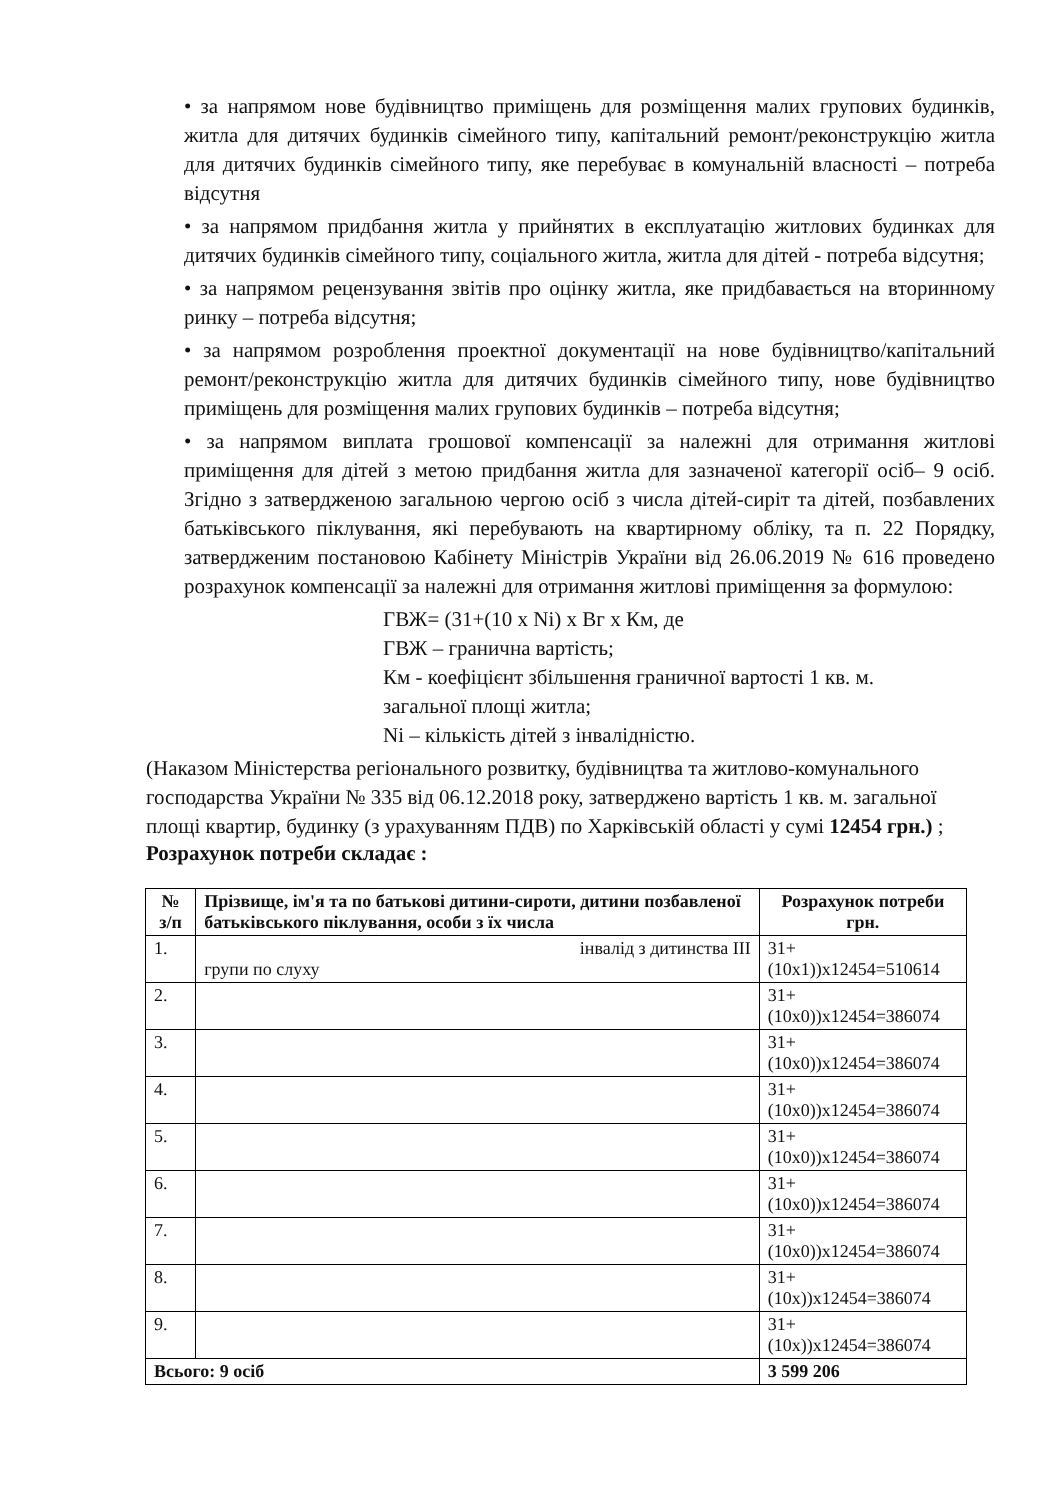• за напрямом нове будівництво приміщень для розміщення малих групових будинків, житла для дитячих будинків сімейного типу, капітальний ремонт/реконструкцію житла для дитячих будинків сімейного типу, яке перебуває в комунальній власності – потреба відсутня
• за напрямом придбання житла у прийнятих в експлуатацію житлових будинках для дитячих будинків сімейного типу, соціального житла, житла для дітей - потреба відсутня;
• за напрямом рецензування звітів про оцінку житла, яке придбавається на вторинному ринку – потреба відсутня;
• за напрямом розроблення проектної документації на нове будівництво/капітальний ремонт/реконструкцію житла для дитячих будинків сімейного типу, нове будівництво приміщень для розміщення малих групових будинків – потреба відсутня;
• за напрямом виплата грошової компенсації за належні для отримання житлові приміщення для дітей з метою придбання житла для зазначеної категорії осіб– 9 осіб. Згідно з затвердженою загальною чергою осіб з числа дітей-сиріт та дітей, позбавлених батьківського піклування, які перебувають на квартирному обліку, та п. 22 Порядку, затвердженим постановою Кабінету Міністрів України від 26.06.2019 № 616 проведено розрахунок компенсації за належні для отримання житлові приміщення за формулою:
ГВЖ= (31+(10 х Ni) х Вг х Км, де
ГВЖ – гранична вартість;
Км - коефіцієнт збільшення граничної вартості 1 кв. м.
загальної площі житла;
Ni – кількість дітей з інвалідністю.
(Наказом Міністерства регіонального розвитку, будівництва та житлово-комунального господарства України № 335 від 06.12.2018 року, затверджено вартість 1 кв. м. загальної площі квартир, будинку (з урахуванням ПДВ) по Харківській області у сумі 12454 грн.) ;
Розрахунок потреби складає :
| № з/п | Прізвище, ім'я та по батькові дитини-сироти, дитини позбавленої батьківського піклування, особи з їх числа | Розрахунок потреби грн. |
| --- | --- | --- |
| 1. | інвалід з дитинства ІІІ групи по слуху | 31+ (10х1))х12454=510614 |
| 2. | | 31+(10х0))х12454=386074 |
| 3. | | 31+(10х0))х12454=386074 |
| 4. | | 31+(10х0))х12454=386074 |
| 5. | | 31+(10х0))х12454=386074 |
| 6. | | 31+(10х0))х12454=386074 |
| 7. | | 31+(10х0))х12454=386074 |
| 8. | | 31+(10х))х12454=386074 |
| 9. | | 31+(10х))х12454=386074 |
| Всього: 9 осіб | | 3 599 206 |